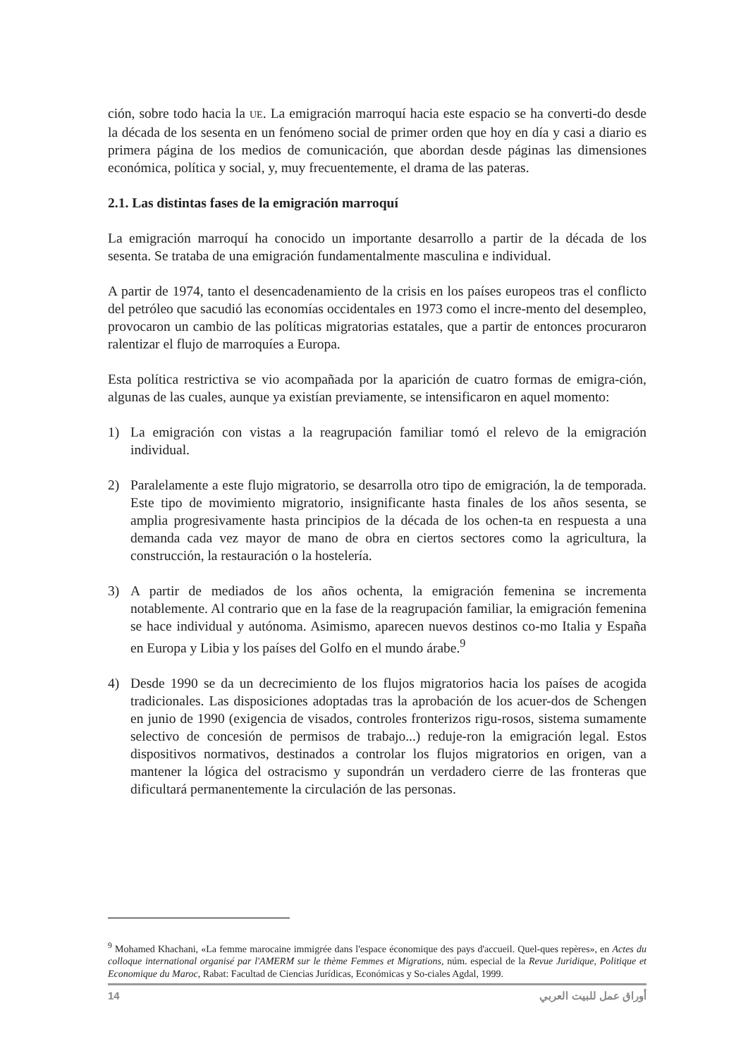ción, sobre todo hacia la UE. La emigración marroquí hacia este espacio se ha converti-do desde la década de los sesenta en un fenómeno social de primer orden que hoy en día y casi a diario es primera página de los medios de comunicación, que abordan desde páginas las dimensiones económica, política y social, y, muy frecuentemente, el drama de las pateras.
2.1. Las distintas fases de la emigración marroquí
La emigración marroquí ha conocido un importante desarrollo a partir de la década de los sesenta. Se trataba de una emigración fundamentalmente masculina e individual.
A partir de 1974, tanto el desencadenamiento de la crisis en los países europeos tras el conflicto del petróleo que sacudió las economías occidentales en 1973 como el incre-mento del desempleo, provocaron un cambio de las políticas migratorias estatales, que a partir de entonces procuraron ralentizar el flujo de marroquíes a Europa.
Esta política restrictiva se vio acompañada por la aparición de cuatro formas de emigra-ción, algunas de las cuales, aunque ya existían previamente, se intensificaron en aquel momento:
1) La emigración con vistas a la reagrupación familiar tomó el relevo de la emigración individual.
2) Paralelamente a este flujo migratorio, se desarrolla otro tipo de emigración, la de temporada. Este tipo de movimiento migratorio, insignificante hasta finales de los años sesenta, se amplia progresivamente hasta principios de la década de los ochen-ta en respuesta a una demanda cada vez mayor de mano de obra en ciertos sectores como la agricultura, la construcción, la restauración o la hostelería.
3) A partir de mediados de los años ochenta, la emigración femenina se incrementa notablemente. Al contrario que en la fase de la reagrupación familiar, la emigración femenina se hace individual y autónoma. Asimismo, aparecen nuevos destinos co-mo Italia y España en Europa y Libia y los países del Golfo en el mundo árabe.<sup>9</sup>
4) Desde 1990 se da un decrecimiento de los flujos migratorios hacia los países de acogida tradicionales. Las disposiciones adoptadas tras la aprobación de los acuer-dos de Schengen en junio de 1990 (exigencia de visados, controles fronterizos rigu-rosos, sistema sumamente selectivo de concesión de permisos de trabajo...) reduje-ron la emigración legal. Estos dispositivos normativos, destinados a controlar los flujos migratorios en origen, van a mantener la lógica del ostracismo y supondrán un verdadero cierre de las fronteras que dificultará permanentemente la circulación de las personas.
<sup>9</sup> Mohamed Khachani, «La femme marocaine immigrée dans l'espace économique des pays d'accueil. Quel-ques repères», en Actes du colloque international organisé par l'AMERM sur le thème Femmes et Migrations, núm. especial de la Revue Juridique, Politique et Economique du Maroc, Rabat: Facultad de Ciencias Jurídicas, Económicas y So-ciales Agdal, 1999.
14 أوراق عمل للبيت العربي